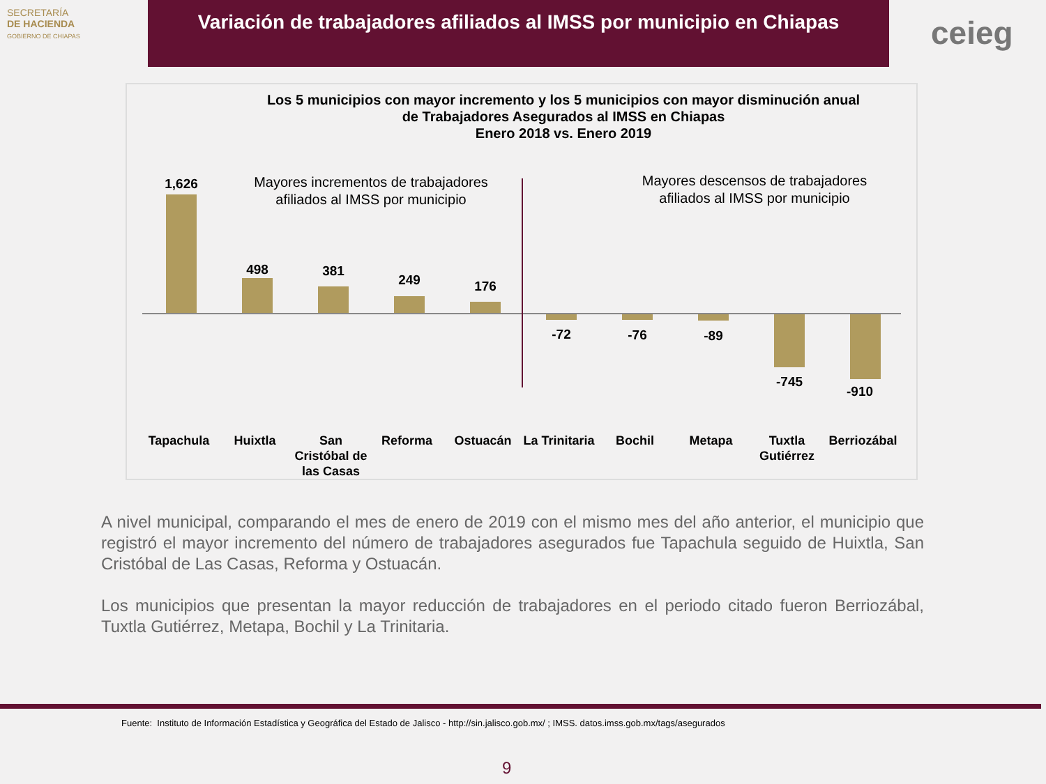SECRETARÍA
DE HACIENDA
GOBIERNO DE CHIAPAS
Variación de trabajadores afiliados al IMSS por municipio en Chiapas
ceieg
Los 5 municipios con mayor incremento y los 5 municipios con mayor disminución anual
de Trabajadores Asegurados al IMSS en Chiapas
Enero 2018 vs. Enero 2019
Mayores incrementos de trabajadores afiliados al IMSS por municipio
Mayores descensos de trabajadores afiliados al IMSS por municipio
1,626
498 381
249 176
-72 -76 -89
-745
-910
Tapachula Huixtla San Cristóbal de las Casas
Reforma Ostuacán La Trinitaria
Bochil Metapa Tuxtla Gutiérrez
Berriozábal
A nivel municipal, comparando el mes de enero de 2019 con el mismo mes del año anterior, el municipio que registró el mayor incremento del número de trabajadores asegurados fue Tapachula seguido de Huixtla, San Cristóbal de Las Casas, Reforma y Ostuacán.
Los municipios que presentan la mayor reducción de trabajadores en el periodo citado fueron Berriozábal, Tuxtla Gutiérrez, Metapa, Bochil y La Trinitaria.
Fuente: Instituto de Información Estadística y Geográfica del Estado de Jalisco - http://sin.jalisco.gob.mx/ ; IMSS. datos.imss.gob.mx/tags/asegurados
9